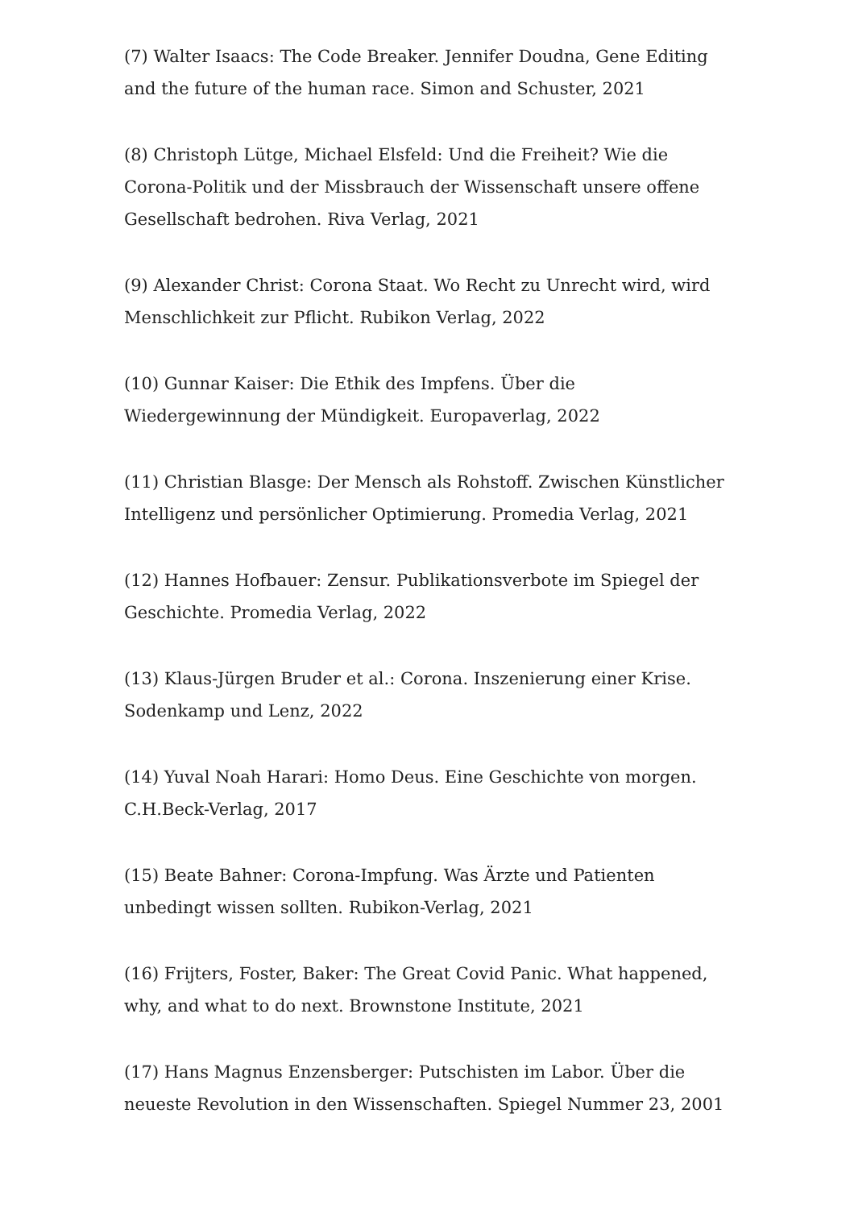(7) Walter Isaacs: The Code Breaker. Jennifer Doudna, Gene Editing and the future of the human race. Simon and Schuster, 2021
(8) Christoph Lütge, Michael Elsfeld: Und die Freiheit? Wie die Corona-Politik und der Missbrauch der Wissenschaft unsere offene Gesellschaft bedrohen. Riva Verlag, 2021
(9) Alexander Christ: Corona Staat. Wo Recht zu Unrecht wird, wird Menschlichkeit zur Pflicht. Rubikon Verlag, 2022
(10) Gunnar Kaiser: Die Ethik des Impfens. Über die Wiedergewinnung der Mündigkeit. Europaverlag, 2022
(11) Christian Blasge: Der Mensch als Rohstoff. Zwischen Künstlicher Intelligenz und persönlicher Optimierung. Promedia Verlag, 2021
(12) Hannes Hofbauer: Zensur. Publikationsverbote im Spiegel der Geschichte. Promedia Verlag, 2022
(13) Klaus-Jürgen Bruder et al.: Corona. Inszenierung einer Krise. Sodenkamp und Lenz, 2022
(14) Yuval Noah Harari: Homo Deus. Eine Geschichte von morgen. C.H.Beck-Verlag, 2017
(15) Beate Bahner: Corona-Impfung. Was Ärzte und Patienten unbedingt wissen sollten. Rubikon-Verlag, 2021
(16) Frijters, Foster, Baker: The Great Covid Panic. What happened, why, and what to do next. Brownstone Institute, 2021
(17) Hans Magnus Enzensberger: Putschisten im Labor. Über die neueste Revolution in den Wissenschaften. Spiegel Nummer 23, 2001